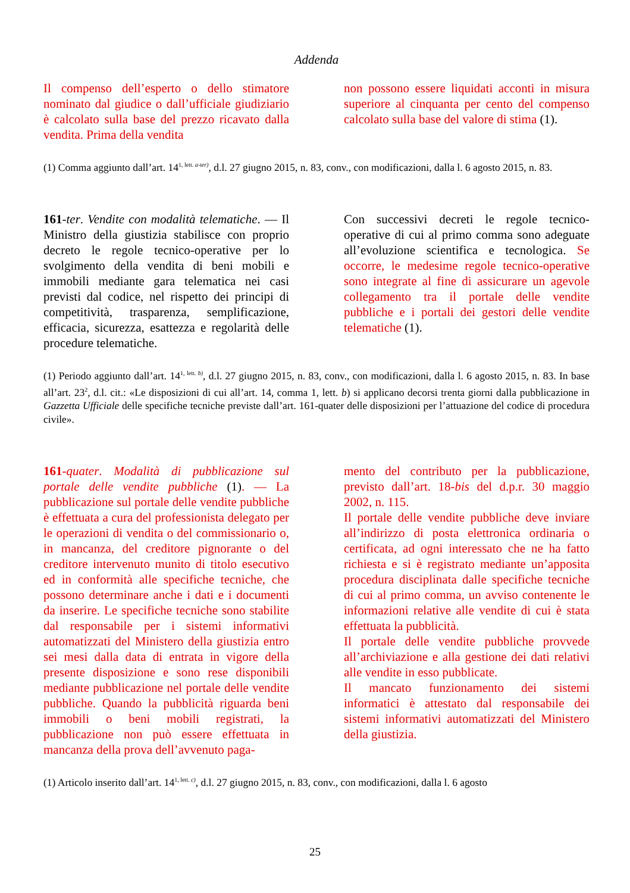Addenda
Il compenso dell’esperto o dello stimatore nominato dal giudice o dall’ufficiale giudiziario è calcolato sulla base del prezzo ricavato dalla vendita. Prima della vendita
non possono essere liquidati acconti in misura superiore al cinquanta per cento del compenso calcolato sulla base del valore di stima (1).
(1) Comma aggiunto dall’art. 14<sup>1, lett. a-ter)</sup>, d.l. 27 giugno 2015, n. 83, conv., con modificazioni, dalla l. 6 agosto 2015, n. 83.
161-ter. Vendite con modalità telematiche. — Il Ministro della giustizia stabilisce con proprio decreto le regole tecnico-operative per lo svolgimento della vendita di beni mobili e immobili mediante gara telematica nei casi previsti dal codice, nel rispetto dei principi di competitività, trasparenza, semplificazione, efficacia, sicurezza, esattezza e regolarità delle procedure telematiche.
Con successivi decreti le regole tecnico-operative di cui al primo comma sono adeguate all’evoluzione scientifica e tecnologica. Se occorre, le medesime regole tecnico-operative sono integrate al fine di assicurare un agevole collegamento tra il portale delle vendite pubbliche e i portali dei gestori delle vendite telematiche (1).
(1) Periodo aggiunto dall’art. 14<sup>1, lett. b)</sup>, d.l. 27 giugno 2015, n. 83, conv., con modificazioni, dalla l. 6 agosto 2015, n. 83. In base all’art. 23<sup>2</sup>, d.l. cit.: «Le disposizioni di cui all’art. 14, comma 1, lett. b) si applicano decorsi trenta giorni dalla pubblicazione in Gazzetta Ufficiale delle specifiche tecniche previste dall’art. 161-quater delle disposizioni per l’attuazione del codice di procedura civile».
161-quater. Modalità di pubblicazione sul portale delle vendite pubbliche (1). — La pubblicazione sul portale delle vendite pubbliche è effettuata a cura del professionista delegato per le operazioni di vendita o del commissionario o, in mancanza, del creditore pignorante o del creditore intervenuto munito di titolo esecutivo ed in conformità alle specifiche tecniche, che possono determinare anche i dati e i documenti da inserire. Le specifiche tecniche sono stabilite dal responsabile per i sistemi informativi automatizzati del Ministero della giustizia entro sei mesi dalla data di entrata in vigore della presente disposizione e sono rese disponibili mediante pubblicazione nel portale delle vendite pubbliche. Quando la pubblicità riguarda beni immobili o beni mobili registrati, la pubblicazione non può essere effettuata in mancanza della prova dell’avvenuto paga-
mento del contributo per la pubblicazione, previsto dall’art. 18-bis del d.p.r. 30 maggio 2002, n. 115.
Il portale delle vendite pubbliche deve inviare all’indirizzo di posta elettronica ordinaria o certificata, ad ogni interessato che ne ha fatto richiesta e si è registrato mediante un’apposita procedura disciplinata dalle specifiche tecniche di cui al primo comma, un avviso contenente le informazioni relative alle vendite di cui è stata effettuata la pubblicità.
Il portale delle vendite pubbliche provvede all’archiviazione e alla gestione dei dati relativi alle vendite in esso pubblicate.
Il mancato funzionamento dei sistemi informatici è attestato dal responsabile dei sistemi informativi automatizzati del Ministero della giustizia.
(1) Articolo inserito dall’art. 14<sup>1, lett. c)</sup>, d.l. 27 giugno 2015, n. 83, conv., con modificazioni, dalla l. 6 agosto
25